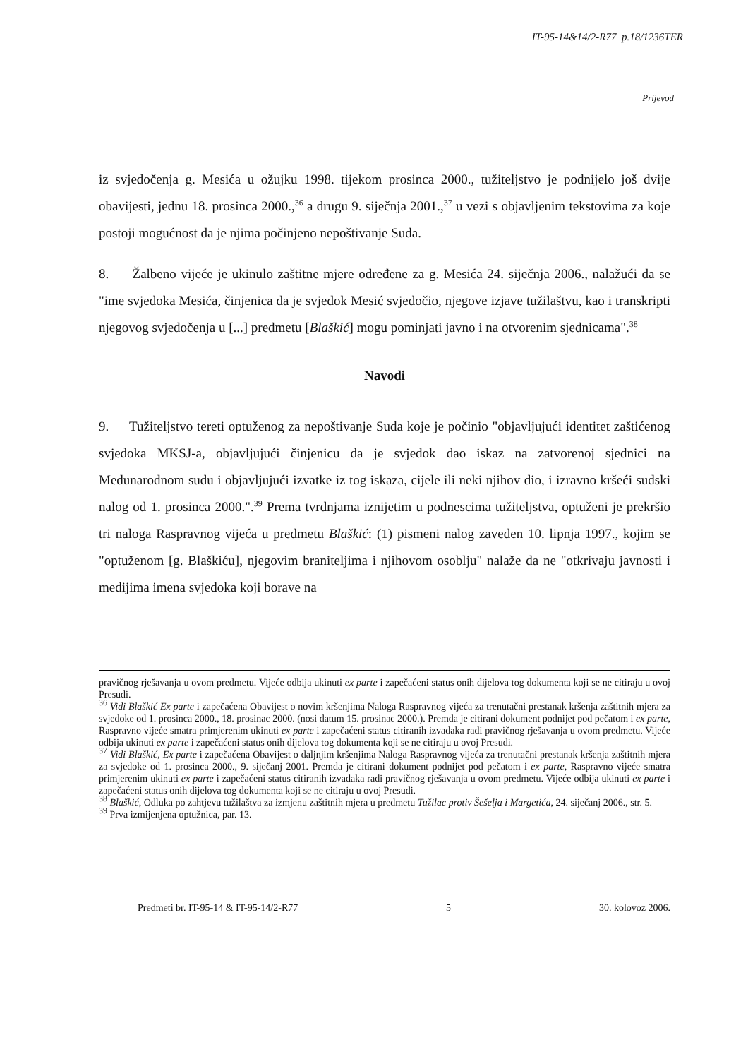IT-95-14&14/2-R77 p.18/1236TER
Prijevod
iz svjedočenja g. Mesića u ožujku 1998. tijekom prosinca 2000., tužiteljstvo je podnijelo još dvije obavijesti, jednu 18. prosinca 2000.,<sup>36</sup> a drugu 9. siječnja 2001.,<sup>37</sup> u vezi s objavljenim tekstovima za koje postoji mogućnost da je njima počinjeno nepoštivanje Suda.
8. Žalbeno vijeće je ukinulo zaštitne mjere određene za g. Mesića 24. siječnja 2006., nalažući da se "ime svjedoka Mesića, činjenica da je svjedok Mesić svjedočio, njegove izjave tužilaštvu, kao i transkripti njegovog svjedočenja u [...] predmetu [Blaškić] mogu pominjati javno i na otvorenim sjednicama".<sup>38</sup>
Navodi
9. Tužiteljstvo tereti optuženog za nepoštivanje Suda koje je počinio "objavljujući identitet zaštićenog svjedoka MKSJ-a, objavljujući činjenicu da je svjedok dao iskaz na zatvorenoj sjednici na Međunarodnom sudu i objavljujući izvatke iz tog iskaza, cijele ili neki njihov dio, i izravno kršeći sudski nalog od 1. prosinca 2000.".<sup>39</sup> Prema tvrdnjama iznijetim u podnescima tužiteljstva, optuženi je prekršio tri naloga Raspravnog vijeća u predmetu Blaškić: (1) pismeni nalog zaveden 10. lipnja 1997., kojim se "optuženom [g. Blaškiću], njegovim braniteljima i njihovom osoblju" nalaže da ne "otkrivaju javnosti i medijima imena svjedoka koji borave na
pravičnog rješavanja u ovom predmetu. Vijeće odbija ukinuti ex parte i zapečaćeni status onih dijelova tog dokumenta koji se ne citiraju u ovoj Presudi.
<sup>36</sup> Vidi Blaškić Ex parte i zapečaćena Obavijest o novim kršenjima Naloga Raspravnog vijeća za trenutačni prestanak kršenja zaštitnih mjera za svjedoke od 1. prosinca 2000., 18. prosinac 2000. (nosi datum 15. prosinac 2000.). Premda je citirani dokument podnijet pod pečatom i ex parte, Raspravno vijeće smatra primjerenim ukinuti ex parte i zapečaćeni status citiranih izvadaka radi pravičnog rješavanja u ovom predmetu. Vijeće odbija ukinuti ex parte i zapečaćeni status onih dijelova tog dokumenta koji se ne citiraju u ovoj Presudi.
<sup>37</sup> Vidi Blaškić, Ex parte i zapečaćena Obavijest o daljnjim kršenjima Naloga Raspravnog vijeća za trenutačni prestanak kršenja zaštitnih mjera za svjedoke od 1. prosinca 2000., 9. siječanj 2001. Premda je citirani dokument podnijet pod pečatom i ex parte, Raspravno vijeće smatra primjerenim ukinuti ex parte i zapečaćeni status citiranih izvadaka radi pravičnog rješavanja u ovom predmetu. Vijeće odbija ukinuti ex parte i zapečaćeni status onih dijelova tog dokumenta koji se ne citiraju u ovoj Presudi.
<sup>38</sup> Blaškić, Odluka po zahtjevu tužilaštva za izmjenu zaštitnih mjera u predmetu Tužilac protiv Šešelja i Margetića, 24. siječanj 2006., str. 5.
<sup>39</sup> Prva izmijenjena optužnica, par. 13.
Predmeti br. IT-95-14 & IT-95-14/2-R77 5 30. kolovoz 2006.